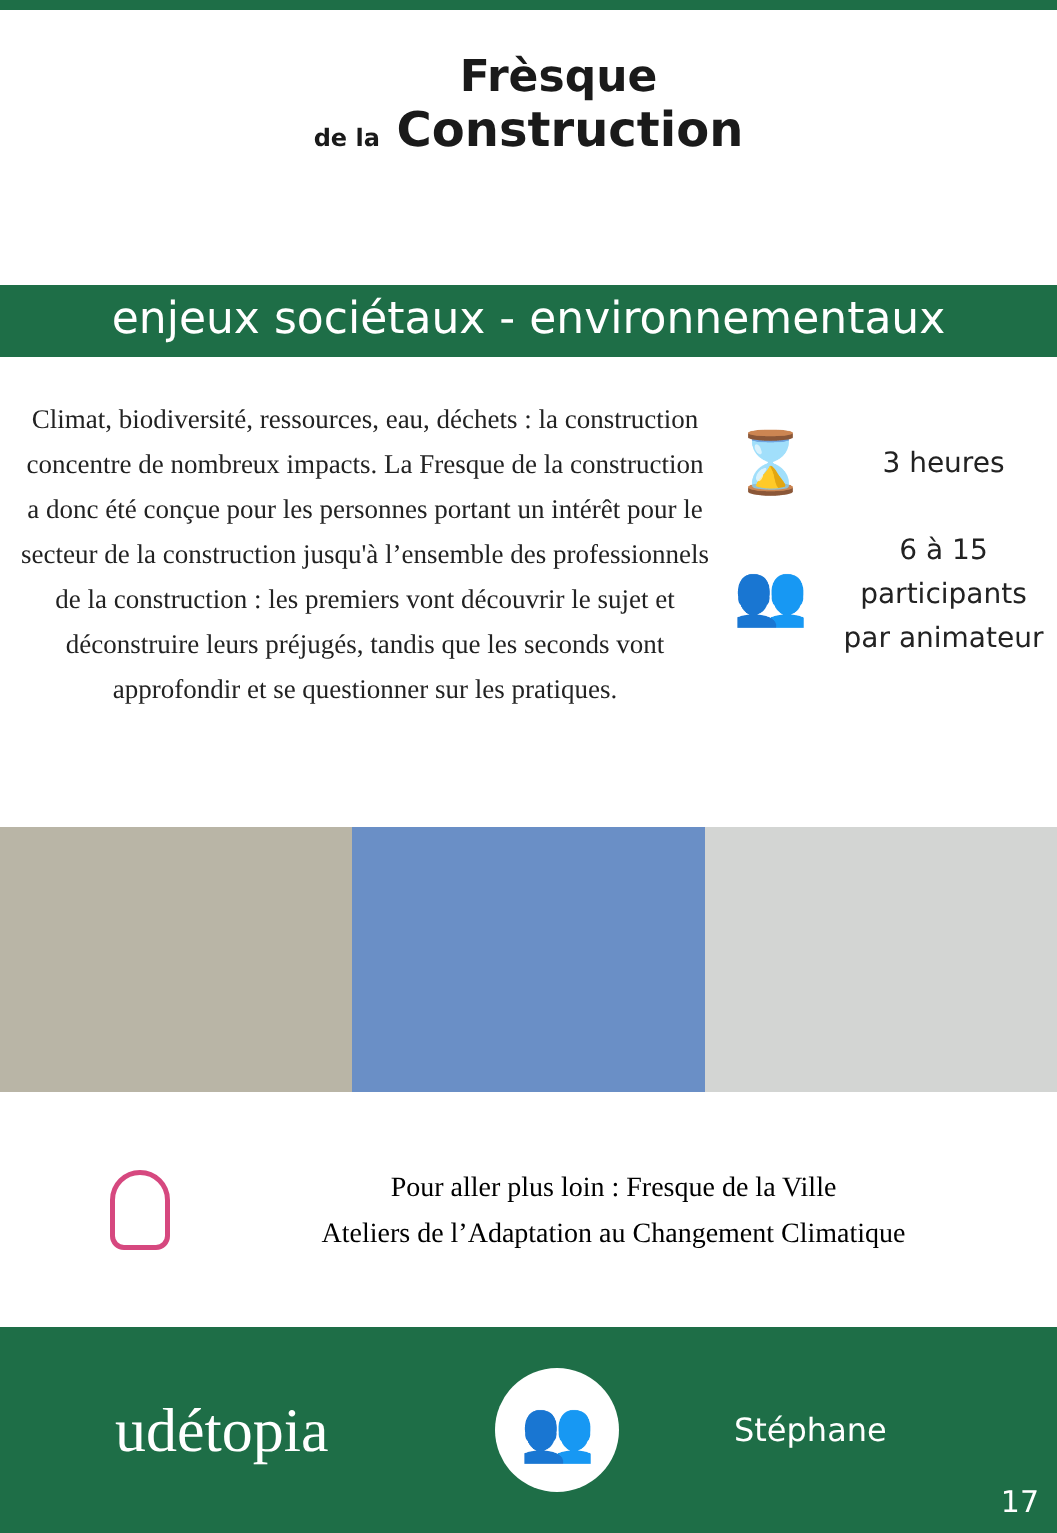Frèsque
de la Construction
enjeux sociétaux - environnementaux
Climat, biodiversité, ressources, eau, déchets : la construction concentre de nombreux impacts. La Fresque de la construction a donc été conçue pour les personnes portant un intérêt pour le secteur de la construction jusqu'à l’ensemble des professionnels de la construction : les premiers vont découvrir le sujet et déconstruire leurs préjugés, tandis que les seconds vont approfondir et se questionner sur les pratiques.
⌛
3 heures
👥
6 à 15
participants
par animateur
Pour aller plus loin : Fresque de la Ville
Ateliers de l’Adaptation au Changement Climatique
udétopia
👥
Stéphane
17